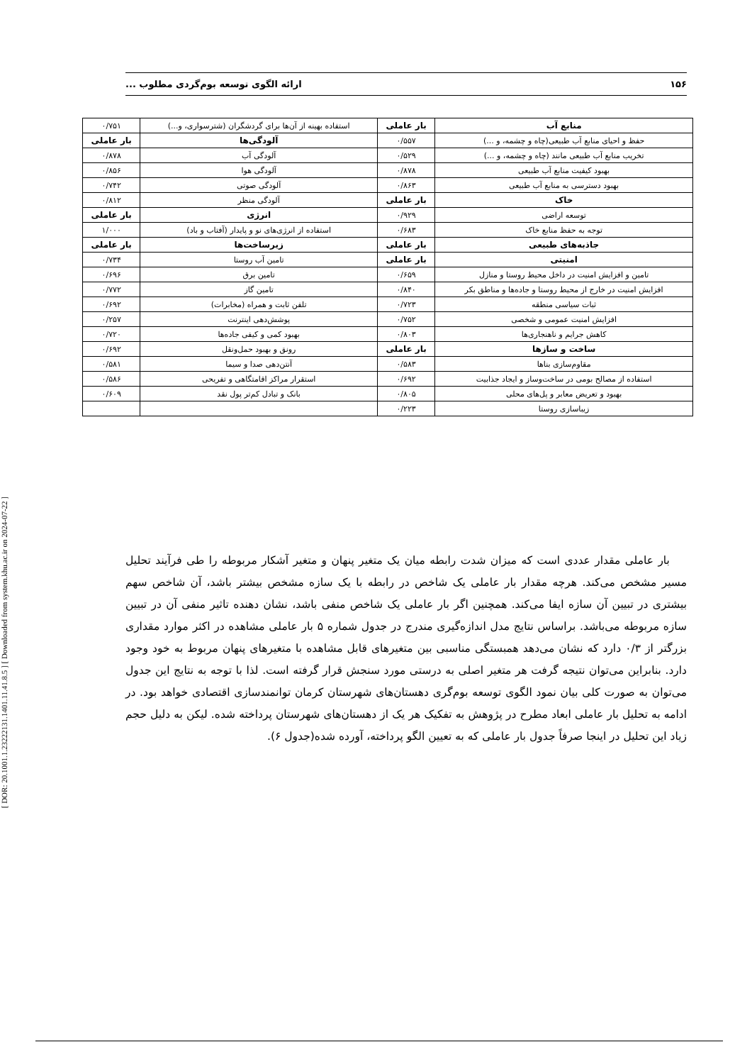[ DOR: 20.1001.1.23222131.1401.11.41.8.5 ] [ Downloaded from system.khu.ac.ir on 2024-07-22 ]
۱۵۶ ارائه الگوی توسعه بوم‌گردی مطلوب ...
| منابع آب | بار عاملی | استفاده بهینه از آن‌ها برای گردشگران (شترسواری، و...) | ۰/۷۵۱ |
| حفظ و احیای منابع آب طبیعی(چاه و چشمه، و ...) | ۰/۵۵۷ | آلودگی‌ها | بار عاملی |
| تخریب منابع آب طبیعی مانند (چاه و چشمه، و ...) | ۰/۵۲۹ | آلودگی آب | ۰/۸۷۸ |
| بهبود کیفیت منابع آب طبیعی | ۰/۸۷۸ | آلودگی هوا | ۰/۸۵۶ |
| بهبود دسترسی به منابع آب طبیعی | ۰/۸۶۳ | آلودگی صوتی | ۰/۷۴۲ |
| خاک | بار عاملی | آلودگی منظر | ۰/۸۱۲ |
| توسعه اراضی | ۰/۹۲۹ | انرژی | بار عاملی |
| توجه به حفظ منابع خاک | ۰/۶۸۳ | استفاده از انرژی‌های نو و پایدار (آفتاب و باد) | ۱/۰۰۰ |
| جاذبه‌های طبیعی | بار عاملی | زیرساخت‌ها | بار عاملی |
| امنیتی | بار عاملی | تامین آب روستا | ۰/۷۳۴ |
| تامین و افزایش امنیت در داخل محیط روستا و منازل | ۰/۶۵۹ | تامین برق | ۰/۶۹۶ |
| افزایش امنیت در خارج از محیط روستا و جاده‌ها و مناطق بکر | ۰/۸۴۰ | تامین گاز | ۰/۷۷۲ |
| ثبات سیاسی منطقه | ۰/۷۲۳ | تلفن ثابت و همراه (مخابرات) | ۰/۶۹۲ |
| افزایش امنیت عمومی و شخصی | ۰/۷۵۲ | پوشش‌دهی اینترنت | ۰/۲۵۷ |
| کاهش جرایم و ناهنجاری‌ها | ۰/۸۰۳ | بهبود کمی و کیفی جاده‌ها | ۰/۷۲۰ |
| ساخت و سازها | بار عاملی | رونق و بهبود حمل‌ونقل | ۰/۶۹۲ |
| مقاوم‌سازی بناها | ۰/۵۸۳ | آنتن‌دهی صدا و سیما | ۰/۵۸۱ |
| استفاده از مصالح بومی در ساخت‌وساز و ایجاد جذابیت | ۰/۶۹۲ | استقرار مراکز اقامتگاهی و تفریحی | ۰/۵۸۶ |
| بهبود و تعریض معابر و پل‌های محلی | ۰/۸۰۵ | بانک و تبادل کم‌تر پول نقد | ۰/۶۰۹ |
| زیباسازی روستا | ۰/۲۲۳ | | |
بار عاملی مقدار عددی است که میزان شدت رابطه میان یک متغیر پنهان و متغیر آشکار مربوطه را طی فرآیند تحلیل مسیر مشخص می‌کند. هرچه مقدار بار عاملی یک شاخص در رابطه با یک سازه مشخص بیشتر باشد، آن شاخص سهم بیشتری در تبیین آن سازه ایفا می‌کند. همچنین اگر بار عاملی یک شاخص منفی باشد، نشان دهنده تاثیر منفی آن در تبیین سازه مربوطه می‌باشد. براساس نتایج مدل اندازه‌گیری مندرج در جدول شماره ۵ بار عاملی مشاهده در اکثر موارد مقداری بزرگتر از ۰/۳ دارد که نشان می‌دهد همبستگی مناسبی بین متغیرهای قابل مشاهده با متغیرهای پنهان مربوط به خود وجود دارد. بنابراین می‌توان نتیجه گرفت هر متغیر اصلی به درستی مورد سنجش قرار گرفته است. لذا با توجه به نتایج این جدول می‌توان به صورت کلی بیان نمود الگوی توسعه بوم‌گری دهستان‌های شهرستان کرمان توانمندسازی اقتصادی خواهد بود. در ادامه به تحلیل بار عاملی ابعاد مطرح در پژوهش به تفکیک هر یک از دهستان‌های شهرستان پرداخته شده. لیکن به دلیل حجم زیاد این تحلیل در اینجا صرفاً جدول بار عاملی که به تعیین الگو پرداخته، آورده شده(جدول ۶).